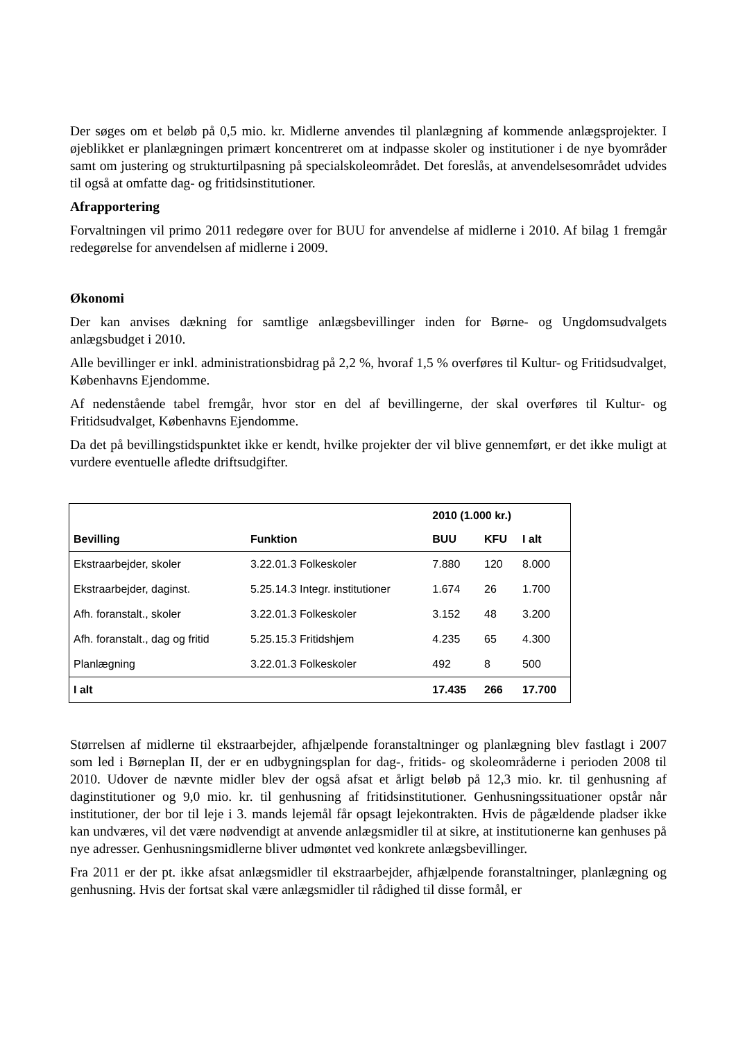Der søges om et beløb på 0,5 mio. kr. Midlerne anvendes til planlægning af kommende anlægsprojekter. I øjeblikket er planlægningen primært koncentreret om at indpasse skoler og institutioner i de nye byområder samt om justering og strukturtilpasning på specialskoleområdet. Det foreslås, at anvendelsesområdet udvides til også at omfatte dag- og fritidsinstitutioner.
Afrapportering
Forvaltningen vil primo 2011 redegøre over for BUU for anvendelse af midlerne i 2010. Af bilag 1 fremgår redegørelse for anvendelsen af midlerne i 2009.
Økonomi
Der kan anvises dækning for samtlige anlægsbevillinger inden for Børne- og Ungdomsudvalgets anlægsbudget i 2010.
Alle bevillinger er inkl. administrationsbidrag på 2,2 %, hvoraf 1,5 % overføres til Kultur- og Fritidsudvalget, Københavns Ejendomme.
Af nedenstående tabel fremgår, hvor stor en del af bevillingerne, der skal overføres til Kultur- og Fritidsudvalget, Københavns Ejendomme.
Da det på bevillingstidspunktet ikke er kendt, hvilke projekter der vil blive gennemført, er det ikke muligt at vurdere eventuelle afledte driftsudgifter.
| | | 2010 (1.000 kr.) | | |
| --- | --- | --- | --- | --- |
| Bevilling | Funktion | BUU | KFU | I alt |
| Ekstraarbejder, skoler | 3.22.01.3 Folkeskoler | 7.880 | 120 | 8.000 |
| Ekstraarbejder, daginst. | 5.25.14.3 Integr. institutioner | 1.674 | 26 | 1.700 |
| Afh. foranstalt., skoler | 3.22.01.3 Folkeskoler | 3.152 | 48 | 3.200 |
| Afh. foranstalt., dag og fritid | 5.25.15.3 Fritidshjem | 4.235 | 65 | 4.300 |
| Planlægning | 3.22.01.3 Folkeskoler | 492 | 8 | 500 |
| I alt | | 17.435 | 266 | 17.700 |
Størrelsen af midlerne til ekstraarbejder, afhjælpende foranstaltninger og planlægning blev fastlagt i 2007 som led i Børneplan II, der er en udbygningsplan for dag-, fritids- og skoleområderne i perioden 2008 til 2010. Udover de nævnte midler blev der også afsat et årligt beløb på 12,3 mio. kr. til genhusning af daginstitutioner og 9,0 mio. kr. til genhusning af fritidsinstitutioner. Genhusningssituationer opstår når institutioner, der bor til leje i 3. mands lejemål får opsagt lejekontrakten. Hvis de pågældende pladser ikke kan undværes, vil det være nødvendigt at anvende anlægsmidler til at sikre, at institutionerne kan genhuses på nye adresser. Genhusningsmidlerne bliver udmøntet ved konkrete anlægsbevillinger.
Fra 2011 er der pt. ikke afsat anlægsmidler til ekstraarbejder, afhjælpende foranstaltninger, planlægning og genhusning. Hvis der fortsat skal være anlægsmidler til rådighed til disse formål, er